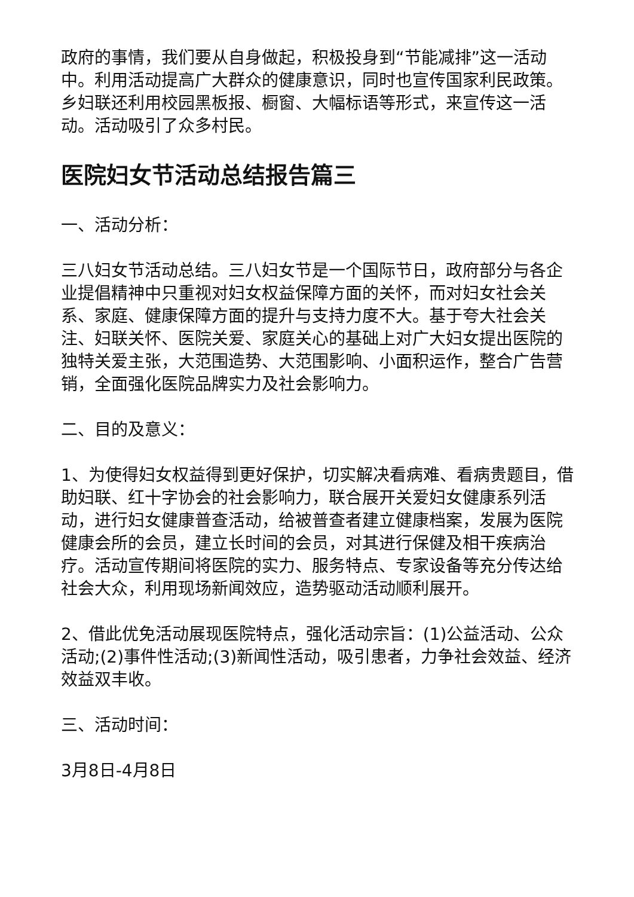政府的事情，我们要从自身做起，积极投身到“节能减排”这一活动中。利用活动提高广大群众的健康意识，同时也宣传国家利民政策。乡妇联还利用校园黑板报、橱窗、大幅标语等形式，来宣传这一活动。活动吸引了众多村民。
医院妇女节活动总结报告篇三
一、活动分析：
三八妇女节活动总结。三八妇女节是一个国际节日，政府部分与各企业提倡精神中只重视对妇女权益保障方面的关怀，而对妇女社会关系、家庭、健康保障方面的提升与支持力度不大。基于夸大社会关注、妇联关怀、医院关爱、家庭关心的基础上对广大妇女提出医院的独特关爱主张，大范围造势、大范围影响、小面积运作，整合广告营销，全面强化医院品牌实力及社会影响力。
二、目的及意义：
1、为使得妇女权益得到更好保护，切实解决看病难、看病贵题目，借助妇联、红十字协会的社会影响力，联合展开关爱妇女健康系列活动，进行妇女健康普查活动，给被普查者建立健康档案，发展为医院健康会所的会员，建立长时间的会员，对其进行保健及相干疾病治疗。活动宣传期间将医院的实力、服务特点、专家设备等充分传达给社会大众，利用现场新闻效应，造势驱动活动顺利展开。
2、借此优免活动展现医院特点，强化活动宗旨：(1)公益活动、公众活动;(2)事件性活动;(3)新闻性活动，吸引患者，力争社会效益、经济效益双丰收。
三、活动时间：
3月8日-4月8日